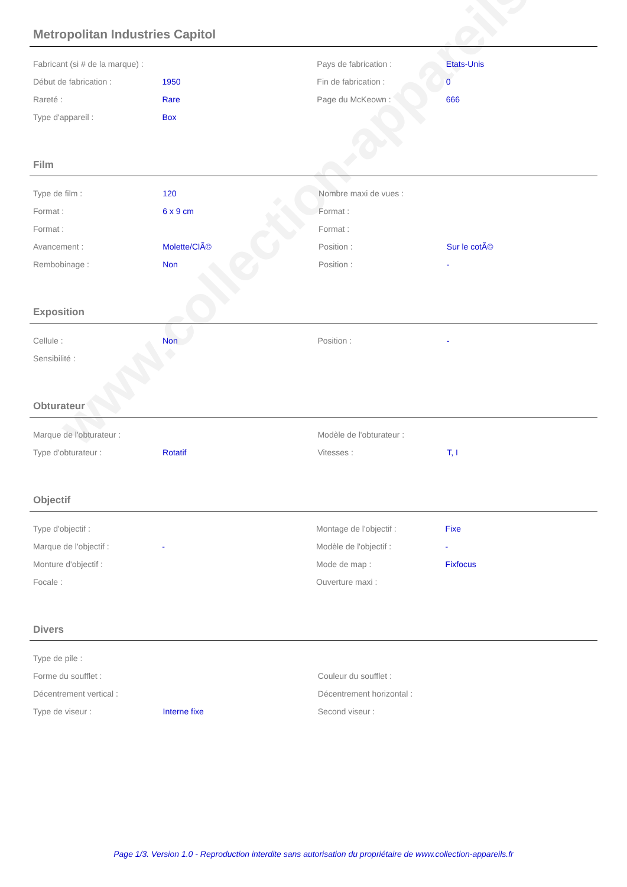www.collection-appareils.fr
Metropolitan Industries Capitol
| Fabricant (si # de la marque) : | | Pays de fabrication : | Etats-Unis |
| Début de fabrication : | 1950 | Fin de fabrication : | 0 |
| Rareté : | Rare | Page du McKeown : | 666 |
| Type d'appareil : | Box | | |
Film
| Type de film : | 120 | Nombre maxi de vues : | |
| Format : | 6 x 9 cm | Format : | |
| Format : | | Format : | |
| Avancement : | Molette/ClÃ© | Position : | Sur le cotÃ© |
| Rembobinage : | Non | Position : | - |
Exposition
| Cellule : | Non | Position : | - |
| Sensibilité : | | | |
Obturateur
| Marque de l'obturateur : | | Modèle de l'obturateur : | |
| Type d'obturateur : | Rotatif | Vitesses : | T, I |
Objectif
| Type d'objectif : | | Montage de l'objectif : | Fixe |
| Marque de l'objectif : | - | Modèle de l'objectif : | - |
| Monture d'objectif : | | Mode de map : | Fixfocus |
| Focale : | | Ouverture maxi : | |
Divers
| Type de pile : | | | |
| Forme du soufflet : | | Couleur du soufflet : | |
| Décentrement vertical : | | Décentrement horizontal : | |
| Type de viseur : | Interne fixe | Second viseur : | |
Page 1/3. Version 1.0 - Reproduction interdite sans autorisation du propriétaire de www.collection-appareils.fr